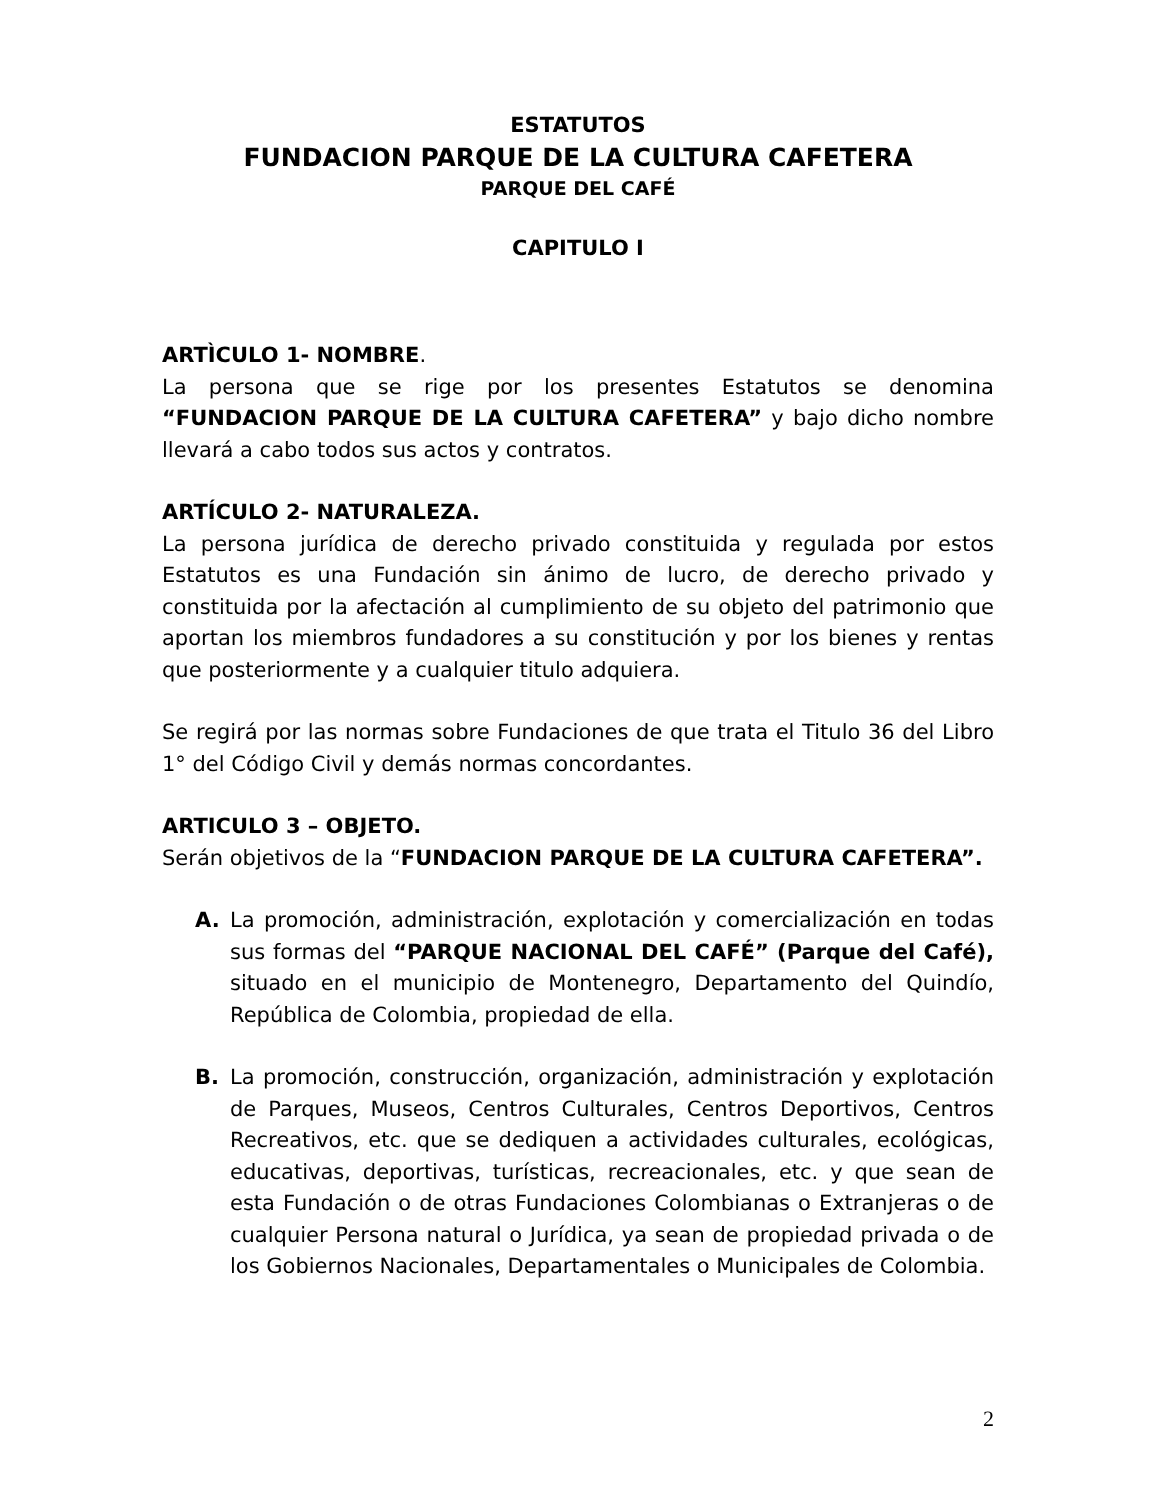ESTATUTOS
FUNDACION PARQUE DE LA CULTURA CAFETERA
PARQUE DEL CAFÉ
CAPITULO I
ARTÌCULO 1- NOMBRE.
La persona que se rige por los presentes Estatutos se denomina “FUNDACION PARQUE DE LA CULTURA CAFETERA” y bajo dicho nombre llevará a cabo todos sus actos y contratos.
ARTÍCULO 2- NATURALEZA.
La persona jurídica de derecho privado constituida y regulada por estos Estatutos es una Fundación sin ánimo de lucro, de derecho privado y constituida por la afectación al cumplimiento de su objeto del patrimonio que aportan los miembros fundadores a su constitución y por los bienes y rentas que posteriormente y a cualquier titulo adquiera.
Se regirá por las normas sobre Fundaciones de que trata el Titulo 36 del Libro 1° del Código Civil y demás normas concordantes.
ARTICULO 3 – OBJETO.
Serán objetivos de la “FUNDACION PARQUE DE LA CULTURA CAFETERA”.
A. La promoción, administración, explotación y comercialización en todas sus formas del “PARQUE NACIONAL DEL CAFÉ” (Parque del Café), situado en el municipio de Montenegro, Departamento del Quindío, República de Colombia, propiedad de ella.
B. La promoción, construcción, organización, administración y explotación de Parques, Museos, Centros Culturales, Centros Deportivos, Centros Recreativos, etc. que se dediquen a actividades culturales, ecológicas, educativas, deportivas, turísticas, recreacionales, etc. y que sean de esta Fundación o de otras Fundaciones Colombianas o Extranjeras o de cualquier Persona natural o Jurídica, ya sean de propiedad privada o de los Gobiernos Nacionales, Departamentales o Municipales de Colombia.
2